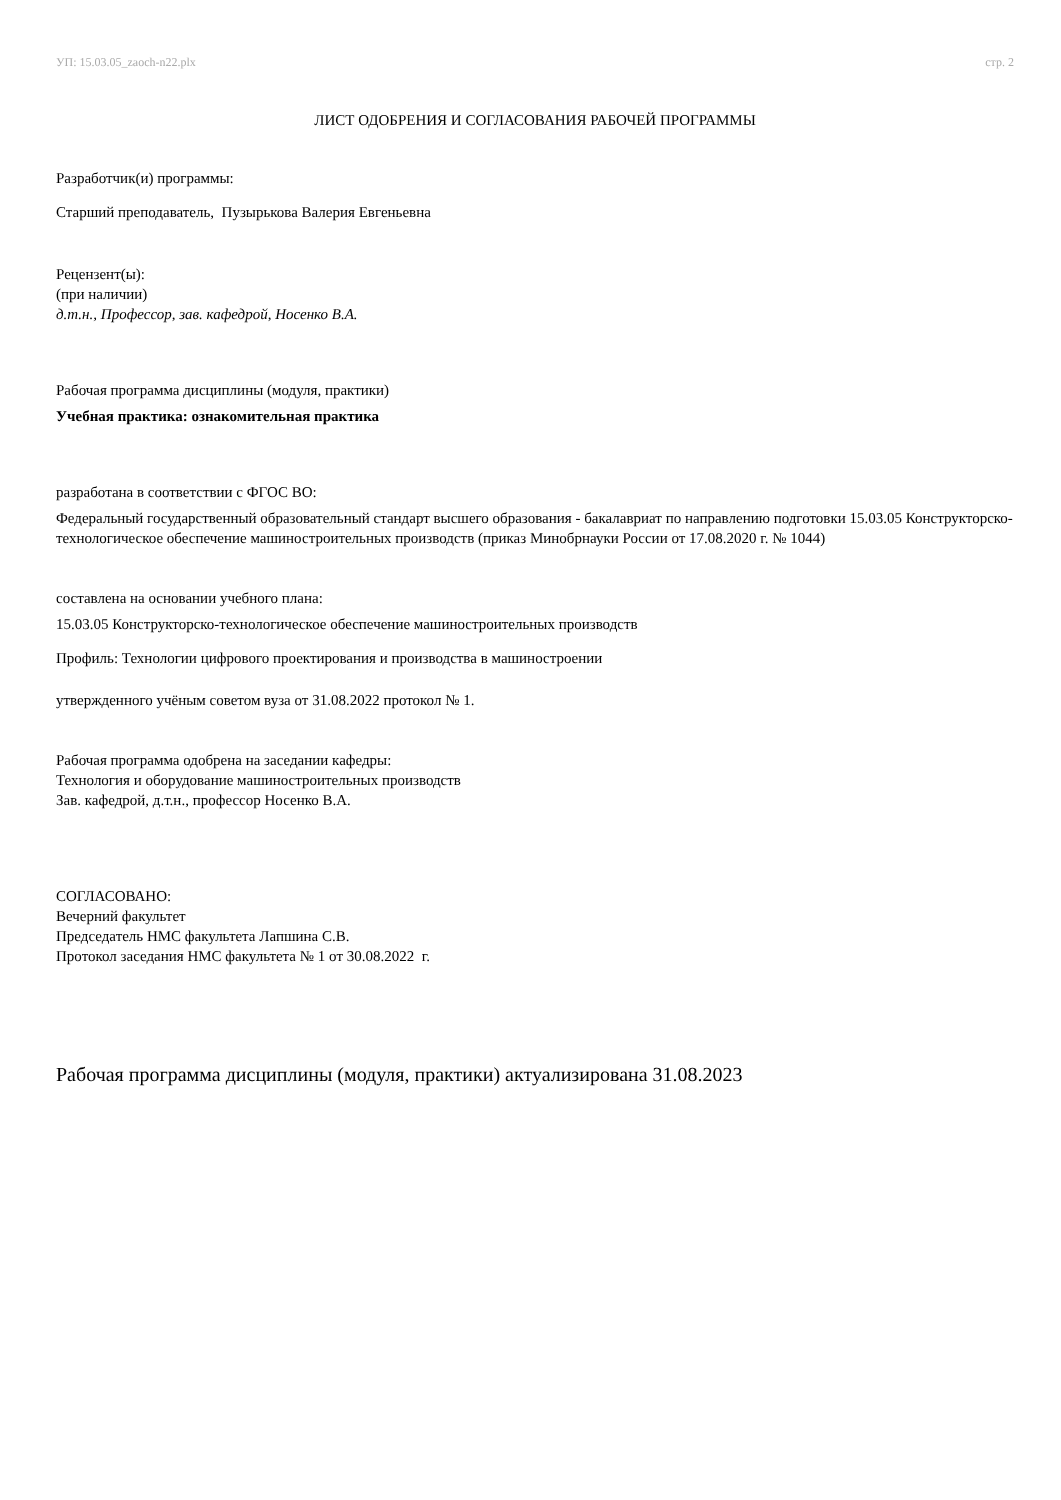УП: 15.03.05_zaoch-n22.plx стр. 2
ЛИСТ ОДОБРЕНИЯ И СОГЛАСОВАНИЯ РАБОЧЕЙ ПРОГРАММЫ
Разработчик(и) программы:
Старший преподаватель, Пузырькова Валерия Евгеньевна
Рецензент(ы):
(при наличии)
д.т.н., Профессор, зав. кафедрой, Носенко В.А.
Рабочая программа дисциплины (модуля, практики)
Учебная практика: ознакомительная практика
разработана в соответствии с ФГОС ВО:
Федеральный государственный образовательный стандарт высшего образования - бакалавриат по направлению подготовки 15.03.05 Конструкторско-технологическое обеспечение машиностроительных производств (приказ Минобрнауки России от 17.08.2020 г. № 1044)
составлена на основании учебного плана:
15.03.05 Конструкторско-технологическое обеспечение машиностроительных производств
Профиль: Технологии цифрового проектирования и производства в машиностроении
утвержденного учёным советом вуза от 31.08.2022 протокол № 1.
Рабочая программа одобрена на заседании кафедры:
Технология и оборудование машиностроительных производств
Зав. кафедрой, д.т.н., профессор Носенко В.А.
СОГЛАСОВАНО:
Вечерний факультет
Председатель НМС факультета Лапшина С.В.
Протокол заседания НМС факультета № 1 от 30.08.2022 г.
Рабочая программа дисциплины (модуля, практики) актуализирована 31.08.2023